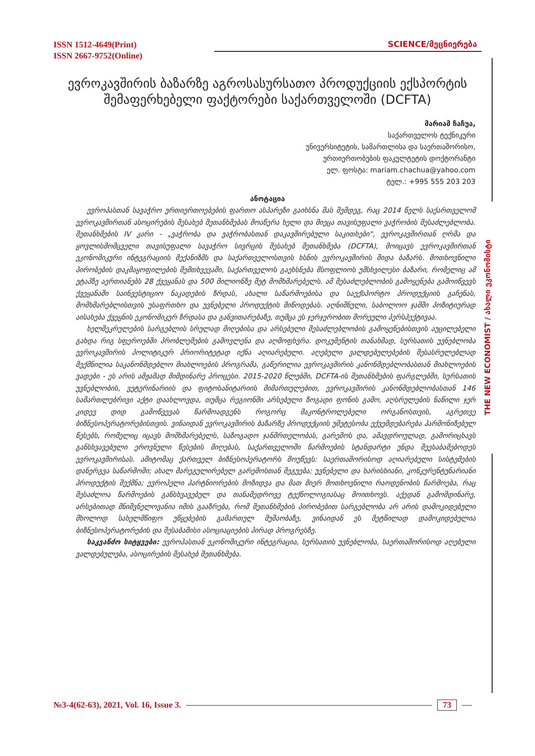ISSN 1512-4649(Print)
ISSN 2667-9752(Online)
SCIENCE/მეცნიერება
THE NEW ECONOMIST / ახალი ეკონომისტი
ევროკავშირის ბაზარზე აგროსასურსათო პროდუქციის ექსპორტის შემაფერხებელი ფაქტორები საქართველოში (DCFTA)
მარიამ ჩაჩუა,
საქართველოს ტექნიკური
უნივერსიტეტის, სამართლისა და საერთაშორისო,
ურთიერთობების ფაკულტეტის დოქტორანტი
ელ. ფოსტა: mariam.chachua@yahoo.com
ტელ.: +995 555 203 203
ანოტაცია
ევროპასთან სავაჭრო ურთიერთოებების ფართო ასპარეზი გაიხსნა მას შემდეგ, რაც 2014 წელს საქართველომ ევროკავშირთან ასოცირების შესახებ შეთანხმებას მოაწერა ხელი და მიეცა თავისუფალი ვაჭრობის შესაძლებლობა. შეთანხმების IV კარი - „ვაჭრობა და ვაჭრობასთან დაკავშირებული საკითხები", ევროკავშირთან ღრმა და ყოვლისმომცველი თავისუფალი სავაჭრო სივრცის შესახებ შეთანხმება (DCFTA), მოიცავს ევროკავშირთან ეკონომიკური ინტეგრაციის მექანიზმს და საქართველოსთვის ხსნის ევროკავშირის შიდა ბაზარს. მოთხოვნილი პირობების დაკმაყოფილების შემთხვევაში, საქართველოს გაეხსნება მსოფლიოს უმსხვილესი ბაზარი, რომელიც ამ ეტაპზე აერთიანებს 28 ქვეყანას და 500 მილიონზე მეტ მომხმარებელს. ამ შესაძლებლობის გამოყენება გამოიწვევს ქვეყანაში საინვესტიციო ნაკადების ზრდას, ახალი საწარმოებისა და საექსპორტო პროდუქციის გაჩენას, მომხმარებლისთვის უსაფრთხო და უვნებელი პროდუქტის მიწოდებას. აღნიშნული, საბოლოო ჯამში პოზიტიურად აისახება ქვეყნის ეკონომიკურ ზრდასა და განვითარებაზე, თუმცა ეს ჯერჯერობით შორეული პერსპექტივაა.
ხელშეკრულების სარგებლის სრულად მიღებისა და არსებული შესაძლებლობის გამოყენებისთვის აუცილებელი გახდა რიგ სფეროებში პრობლემების გამოვლენა და აღმოფხვრა. დოკუმენტის თანახმად, სურსათის უვნებლობა ევროკავშირის პოლიტიკურ პრიორიტეტად იქნა აღიარებული. აღებული ვალდებულებების შესასრულებლად შექმნილია საკანონმდებლო მიახლოების პროგრამა, გაწერილია ევროკავშირის კანონმდებლობასთან მიახლოების ვადები - ეს არის ამჟამად მიმდინარე პროცესი. 2015-2020 წლებში, DCFTA-ის შეთანხმების ფარგლებში, სურსათის უვნებლობის, ვეტერინარიის და ფიტოსანიტარიის მიმართულებით, ევროკავშირის კანონმდებლობასთან 146 სამართლებრივი აქტი დაახლოვდა, თუმცა რეგიონში არსებული ზოგადი ფონის გამო, აღსრულების ნაწილი ჯერ კიდევ დიდ გამოწვევას წარმოადგენს როგორც მაკონტროლებელი ორგანოსთვის, აგრეთვე ბიზნესოპერატორებისთვის. ვინაიდან ევროკავშირის ბაზარზე პროდუქციის უმეტესობა ექვემდებარება ჰარმონიზებულ წესებს, რომელიც იცავს მომხმარებელს, საზოგადო ჯანმრთელობას, გარემოს და, ამავდროულად, გამორიცხავს განსხვავებული ეროვნული წესების მიღებას, საქართველოში წარმოების სტანდარტი უნდა შეესაბამებოდეს ევროკავშირისას. ამიტომაც ქართველ ბიზნესოპერატორს მოუწევს: საერთაშორისოდ აღიარებული სისტემების დანერგვა საწარმოში; ახალ მარეგულირებელ გარემოსთან შეგუება; უვნებელი და ხარისხიანი, კონკურენტუნარიანი პროდუქტის შექმნა; ევროპელი პარტნიორების მოზიდვა და მათ მიერ მოთხოვნილი რაოდენობის წარმოება, რაც შესაძლოა წარმოების განსხვავებულ და თანამედროვე ტექნოლოგიასაც მოითხოვს. აქედან გამომდინარე, არსებითად მნიშვნელოვანია იმის გააზრება, რომ შეთანხმების პირობებით სარგებლობა არ არის დამოკიდებული მხოლოდ სახელმწიფო უწყებების გამართულ მუშაობაზე, ვინაიდან ეს მეტწილად დამოკიდებულია ბიზნესოპერატორების და შესაბამისი ასოციაციების პირად პროგრესზე.
საკვანძო სიტყვები: ევროპასთან ეკონომიკური ინტეგრაცია, სურსათის უვნებლობა, საერთაშორისოდ აღებული ვალდებულება, ასოცირების შესახებ შეთანხმება.
№3-4(62-63), 2021, Vol. 16, Issue 3. 73